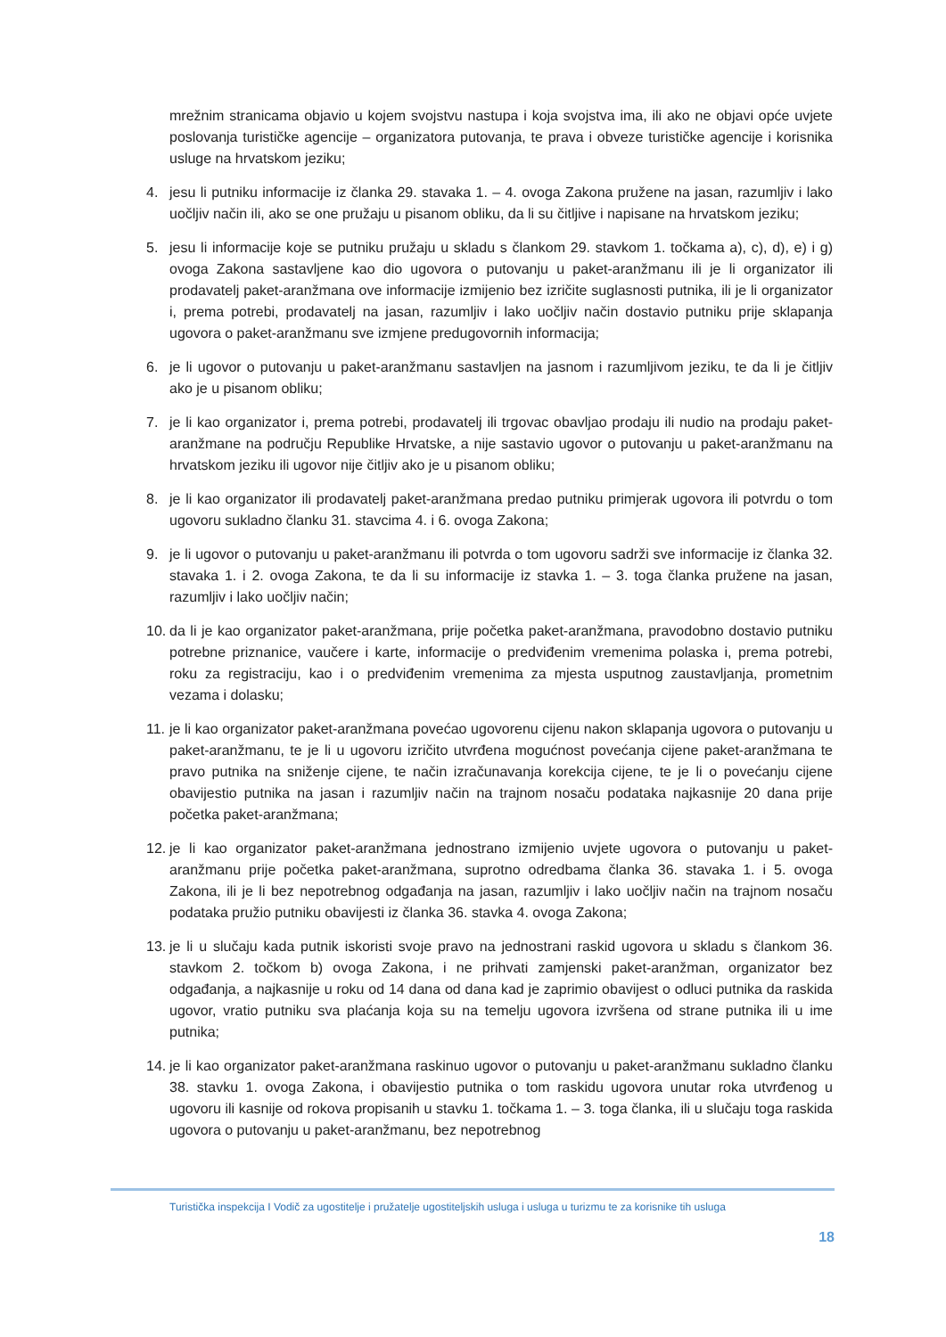mrežnim stranicama objavio u kojem svojstvu nastupa i koja svojstva ima, ili ako ne objavi opće uvjete poslovanja turističke agencije – organizatora putovanja, te prava i obveze turističke agencije i korisnika usluge na hrvatskom jeziku;
4. jesu li putniku informacije iz članka 29. stavaka 1. – 4. ovoga Zakona pružene na jasan, razumljiv i lako uočljiv način ili, ako se one pružaju u pisanom obliku, da li su čitljive i napisane na hrvatskom jeziku;
5. jesu li informacije koje se putniku pružaju u skladu s člankom 29. stavkom 1. točkama a), c), d), e) i g) ovoga Zakona sastavljene kao dio ugovora o putovanju u paket-aranžmanu ili je li organizator ili prodavatelj paket-aranžmana ove informacije izmijenio bez izričite suglasnosti putnika, ili je li organizator i, prema potrebi, prodavatelj na jasan, razumljiv i lako uočljiv način dostavio putniku prije sklapanja ugovora o paket-aranžmanu sve izmjene predugovornih informacija;
6. je li ugovor o putovanju u paket-aranžmanu sastavljen na jasnom i razumljivom jeziku, te da li je čitljiv ako je u pisanom obliku;
7. je li kao organizator i, prema potrebi, prodavatelj ili trgovac obavljao prodaju ili nudio na prodaju paket-aranžmane na području Republike Hrvatske, a nije sastavio ugovor o putovanju u paket-aranžmanu na hrvatskom jeziku ili ugovor nije čitljiv ako je u pisanom obliku;
8. je li kao organizator ili prodavatelj paket-aranžmana predao putniku primjerak ugovora ili potvrdu o tom ugovoru sukladno članku 31. stavcima 4. i 6. ovoga Zakona;
9. je li ugovor o putovanju u paket-aranžmanu ili potvrda o tom ugovoru sadrži sve informacije iz članka 32. stavaka 1. i 2. ovoga Zakona, te da li su informacije iz stavka 1. – 3. toga članka pružene na jasan, razumljiv i lako uočljiv način;
10.
da li je kao organizator paket-aranžmana, prije početka paket-aranžmana, pravodobno dostavio putniku potrebne priznanice, vaučere i karte, informacije o predviđenim vremenima polaska i, prema potrebi, roku za registraciju, kao i o predviđenim vremenima za mjesta usputnog zaustavljanja, prometnim vezama i dolasku;
11.
je li kao organizator paket-aranžmana povećao ugovorenu cijenu nakon sklapanja ugovora o putovanju u paket-aranžmanu, te je li u ugovoru izričito utvrđena mogućnost povećanja cijene paket-aranžmana te pravo putnika na sniženje cijene, te način izračunavanja korekcija cijene, te je li o povećanju cijene obavijestio putnika na jasan i razumljiv način na trajnom nosaču podataka najkasnije 20 dana prije početka paket-aranžmana;
12.
je li kao organizator paket-aranžmana jednostrano izmijenio uvjete ugovora o putovanju u paket-aranžmanu prije početka paket-aranžmana, suprotno odredbama članka 36. stavaka 1. i 5. ovoga Zakona, ili je li bez nepotrebnog odgađanja na jasan, razumljiv i lako uočljiv način na trajnom nosaču podataka pružio putniku obavijesti iz članka 36. stavka 4. ovoga Zakona;
13.
je li u slučaju kada putnik iskoristi svoje pravo na jednostrani raskid ugovora u skladu s člankom 36. stavkom 2. točkom b) ovoga Zakona, i ne prihvati zamjenski paket-aranžman, organizator bez odgađanja, a najkasnije u roku od 14 dana od dana kad je zaprimio obavijest o odluci putnika da raskida ugovor, vratio putniku sva plaćanja koja su na temelju ugovora izvršena od strane putnika ili u ime putnika;
14.
je li kao organizator paket-aranžmana raskinuo ugovor o putovanju u paket-aranžmanu sukladno članku 38. stavku 1. ovoga Zakona, i obavijestio putnika o tom raskidu ugovora unutar roka utvrđenog u ugovoru ili kasnije od rokova propisanih u stavku 1. točkama 1. – 3. toga članka, ili u slučaju toga raskida ugovora o putovanju u paket-aranžmanu, bez nepotrebnog
Turistička inspekcija I Vodič za ugostitelje i pružatelje ugostiteljskih usluga i usluga u turizmu te za korisnike tih usluga
18